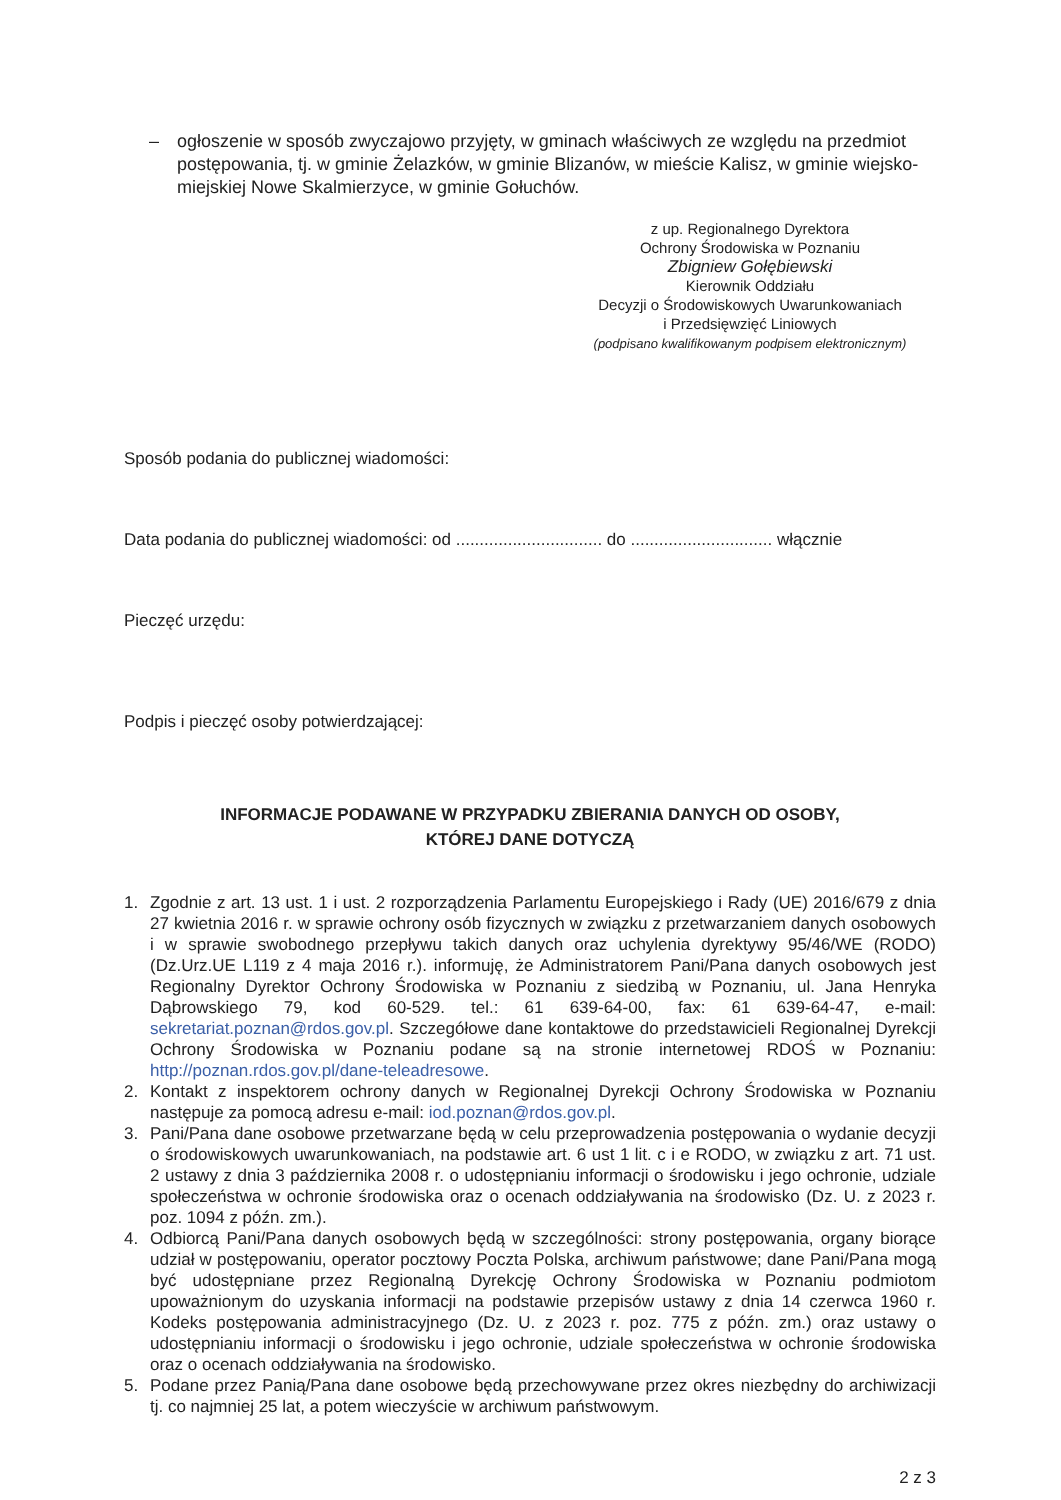– ogłoszenie w sposób zwyczajowo przyjęty, w gminach właściwych ze względu na przedmiot postępowania, tj. w gminie Żelazków, w gminie Blizanów, w mieście Kalisz, w gminie wiejsko-miejskiej Nowe Skalmierzyce, w gminie Gołuchów.
z up. Regionalnego Dyrektora
Ochrony Środowiska w Poznaniu
Zbigniew Gołębiewski
Kierownik Oddziału
Decyzji o Środowiskowych Uwarunkowaniach
i Przedsięwzięć Liniowych
(podpisano kwalifikowanym podpisem elektronicznym)
Sposób podania do publicznej wiadomości:
Data podania do publicznej wiadomości: od ............................... do .............................. włącznie
Pieczęć urzędu:
Podpis i pieczęć osoby potwierdzającej:
INFORMACJE PODAWANE W PRZYPADKU ZBIERANIA DANYCH OD OSOBY,
KTÓREJ DANE DOTYCZĄ
1. Zgodnie z art. 13 ust. 1 i ust. 2 rozporządzenia Parlamentu Europejskiego i Rady (UE) 2016/679 z dnia 27 kwietnia 2016 r. w sprawie ochrony osób fizycznych w związku z przetwarzaniem danych osobowych i w sprawie swobodnego przepływu takich danych oraz uchylenia dyrektywy 95/46/WE (RODO) (Dz.Urz.UE L119 z 4 maja 2016 r.). informuję, że Administratorem Pani/Pana danych osobowych jest Regionalny Dyrektor Ochrony Środowiska w Poznaniu z siedzibą w Poznaniu, ul. Jana Henryka Dąbrowskiego 79, kod 60-529. tel.: 61 639-64-00, fax: 61 639-64-47, e-mail: sekretariat.poznan@rdos.gov.pl. Szczegółowe dane kontaktowe do przedstawicieli Regionalnej Dyrekcji Ochrony Środowiska w Poznaniu podane są na stronie internetowej RDOŚ w Poznaniu: http://poznan.rdos.gov.pl/dane-teleadresowe.
2. Kontakt z inspektorem ochrony danych w Regionalnej Dyrekcji Ochrony Środowiska w Poznaniu następuje za pomocą adresu e-mail: iod.poznan@rdos.gov.pl.
3. Pani/Pana dane osobowe przetwarzane będą w celu przeprowadzenia postępowania o wydanie decyzji o środowiskowych uwarunkowaniach, na podstawie art. 6 ust 1 lit. c i e RODO, w związku z art. 71 ust. 2 ustawy z dnia 3 października 2008 r. o udostępnianiu informacji o środowisku i jego ochronie, udziale społeczeństwa w ochronie środowiska oraz o ocenach oddziaływania na środowisko (Dz. U. z 2023 r. poz. 1094 z późn. zm.).
4. Odbiorcą Pani/Pana danych osobowych będą w szczególności: strony postępowania, organy biorące udział w postępowaniu, operator pocztowy Poczta Polska, archiwum państwowe; dane Pani/Pana mogą być udostępniane przez Regionalną Dyrekcję Ochrony Środowiska w Poznaniu podmiotom upoważnionym do uzyskania informacji na podstawie przepisów ustawy z dnia 14 czerwca 1960 r. Kodeks postępowania administracyjnego (Dz. U. z 2023 r. poz. 775 z późn. zm.) oraz ustawy o udostępnianiu informacji o środowisku i jego ochronie, udziale społeczeństwa w ochronie środowiska oraz o ocenach oddziaływania na środowisko.
5. Podane przez Panią/Pana dane osobowe będą przechowywane przez okres niezbędny do archiwizacji tj. co najmniej 25 lat, a potem wieczyście w archiwum państwowym.
2 z 3